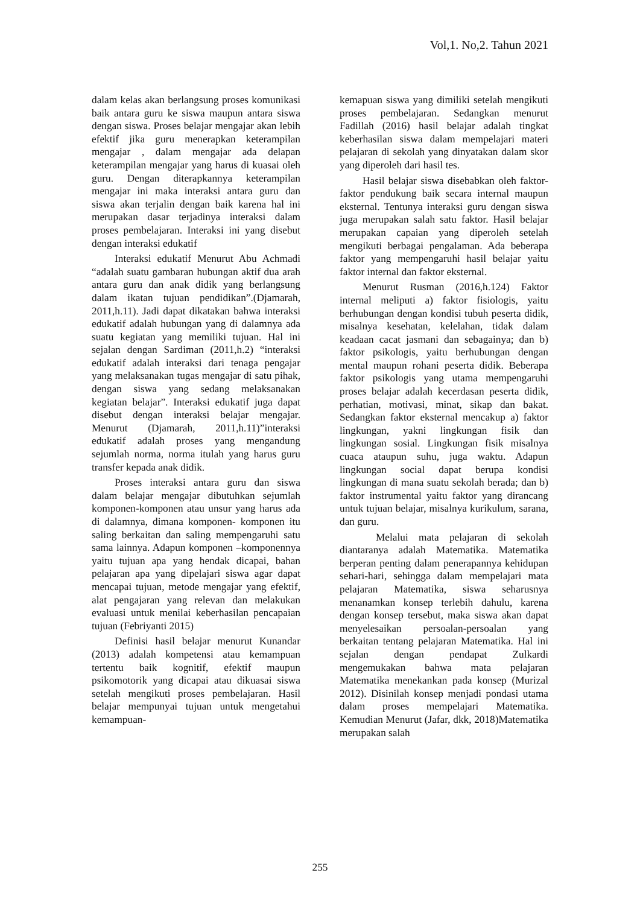Vol,1. No,2. Tahun 2021
dalam kelas akan berlangsung proses komunikasi baik antara guru ke siswa maupun antara siswa dengan siswa. Proses belajar mengajar akan lebih efektif jika guru menerapkan keterampilan mengajar , dalam mengajar ada delapan keterampilan mengajar yang harus di kuasai oleh guru. Dengan diterapkannya keterampilan mengajar ini maka interaksi antara guru dan siswa akan terjalin dengan baik karena hal ini merupakan dasar terjadinya interaksi dalam proses pembelajaran. Interaksi ini yang disebut dengan interaksi edukatif
Interaksi edukatif Menurut Abu Achmadi “adalah suatu gambaran hubungan aktif dua arah antara guru dan anak didik yang berlangsung dalam ikatan tujuan pendidikan”.(Djamarah, 2011,h.11). Jadi dapat dikatakan bahwa interaksi edukatif adalah hubungan yang di dalamnya ada suatu kegiatan yang memiliki tujuan. Hal ini sejalan dengan Sardiman (2011,h.2) “interaksi edukatif adalah interaksi dari tenaga pengajar yang melaksanakan tugas mengajar di satu pihak, dengan siswa yang sedang melaksanakan kegiatan belajar”. Interaksi edukatif juga dapat disebut dengan interaksi belajar mengajar. Menurut (Djamarah, 2011,h.11)”interaksi edukatif adalah proses yang mengandung sejumlah norma, norma itulah yang harus guru transfer kepada anak didik.
Proses interaksi antara guru dan siswa dalam belajar mengajar dibutuhkan sejumlah komponen-komponen atau unsur yang harus ada di dalamnya, dimana komponen- komponen itu saling berkaitan dan saling mempengaruhi satu sama lainnya. Adapun komponen –komponennya yaitu tujuan apa yang hendak dicapai, bahan pelajaran apa yang dipelajari siswa agar dapat mencapai tujuan, metode mengajar yang efektif, alat pengajaran yang relevan dan melakukan evaluasi untuk menilai keberhasilan pencapaian tujuan (Febriyanti 2015)
Definisi hasil belajar menurut Kunandar (2013) adalah kompetensi atau kemampuan tertentu baik kognitif, efektif maupun psikomotorik yang dicapai atau dikuasai siswa setelah mengikuti proses pembelajaran. Hasil belajar mempunyai tujuan untuk mengetahui kemampuan-
kemapuan siswa yang dimiliki setelah mengikuti proses pembelajaran. Sedangkan menurut Fadillah (2016) hasil belajar adalah tingkat keberhasilan siswa dalam mempelajari materi pelajaran di sekolah yang dinyatakan dalam skor yang diperoleh dari hasil tes.
Hasil belajar siswa disebabkan oleh faktor-faktor pendukung baik secara internal maupun eksternal. Tentunya interaksi guru dengan siswa juga merupakan salah satu faktor. Hasil belajar merupakan capaian yang diperoleh setelah mengikuti berbagai pengalaman. Ada beberapa faktor yang mempengaruhi hasil belajar yaitu faktor internal dan faktor eksternal.
Menurut Rusman (2016,h.124) Faktor internal meliputi a) faktor fisiologis, yaitu berhubungan dengan kondisi tubuh peserta didik, misalnya kesehatan, kelelahan, tidak dalam keadaan cacat jasmani dan sebagainya; dan b) faktor psikologis, yaitu berhubungan dengan mental maupun rohani peserta didik. Beberapa faktor psikologis yang utama mempengaruhi proses belajar adalah kecerdasan peserta didik, perhatian, motivasi, minat, sikap dan bakat. Sedangkan faktor eksternal mencakup a) faktor lingkungan, yakni lingkungan fisik dan lingkungan sosial. Lingkungan fisik misalnya cuaca ataupun suhu, juga waktu. Adapun lingkungan social dapat berupa kondisi lingkungan di mana suatu sekolah berada; dan b) faktor instrumental yaitu faktor yang dirancang untuk tujuan belajar, misalnya kurikulum, sarana, dan guru.
Melalui mata pelajaran di sekolah diantaranya adalah Matematika. Matematika berperan penting dalam penerapannya kehidupan sehari-hari, sehingga dalam mempelajari mata pelajaran Matematika, siswa seharusnya menanamkan konsep terlebih dahulu, karena dengan konsep tersebut, maka siswa akan dapat menyelesaikan persoalan-persoalan yang berkaitan tentang pelajaran Matematika. Hal ini sejalan dengan pendapat Zulkardi mengemukakan bahwa mata pelajaran Matematika menekankan pada konsep (Murizal 2012). Disinilah konsep menjadi pondasi utama dalam proses mempelajari Matematika. Kemudian Menurut (Jafar, dkk, 2018)Matematika merupakan salah
255